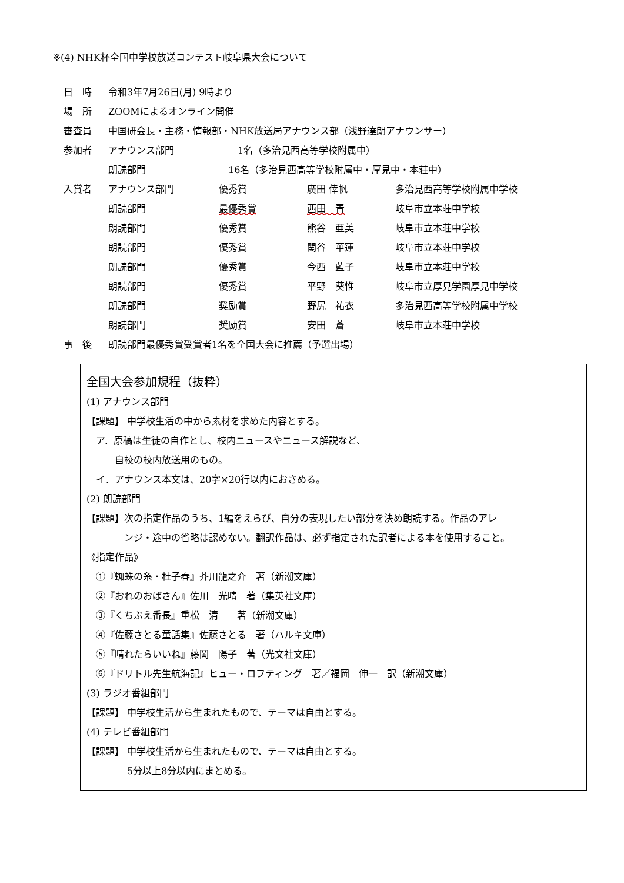※(4) NHK杯全国中学校放送コンテスト岐阜県大会について
| 日 時 | 令和3年7月26日(月) 9時より | | | |
| 場 所 | ZOOMによるオンライン開催 | | | |
| 審査員 | 中国研会長・主務・情報部・NHK放送局アナウンス部（浅野達朗アナウンサー） | | | |
| 参加者 | アナウンス部門 | 1名（多治見西高等学校附属中） | | |
| | 朗読部門 | 16名（多治見西高等学校附属中・厚見中・本荘中） | | |
| 入賞者 | アナウンス部門 | 優秀賞 | 廣田 倖帆 | 多治見西高等学校附属中学校 |
| | 朗読部門 | 最優秀賞 | 西田 青 | 岐阜市立本荘中学校 |
| | 朗読部門 | 優秀賞 | 熊谷 亜美 | 岐阜市立本荘中学校 |
| | 朗読部門 | 優秀賞 | 関谷 華蓮 | 岐阜市立本荘中学校 |
| | 朗読部門 | 優秀賞 | 今西 藍子 | 岐阜市立本荘中学校 |
| | 朗読部門 | 優秀賞 | 平野 葵惟 | 岐阜市立厚見学園厚見中学校 |
| | 朗読部門 | 奨励賞 | 野尻 祐衣 | 多治見西高等学校附属中学校 |
| | 朗読部門 | 奨励賞 | 安田 蒼 | 岐阜市立本荘中学校 |
| 事 後 | 朗読部門最優秀賞受賞者1名を全国大会に推薦（予選出場） | | | |
全国大会参加規程（抜粋）
(1) アナウンス部門
【課題】 中学校生活の中から素材を求めた内容とする。
　ア．原稿は生徒の自作とし、校内ニュースやニュース解説など、
　　　自校の校内放送用のもの。
　イ．アナウンス本文は、20字×20行以内におさめる。
(2) 朗読部門
【課題】次の指定作品のうち、1編をえらび、自分の表現したい部分を決め朗読する。作品のアレ
　　　　ンジ・途中の省略は認めない。翻訳作品は、必ず指定された訳者による本を使用すること。
《指定作品》
　①『蜘蛛の糸・杜子春』芥川龍之介　著（新潮文庫）
　②『おれのおばさん』佐川　光晴　著（集英社文庫）
　③『くちぶえ番長』重松　清　　著（新潮文庫）
　④『佐藤さとる童話集』佐藤さとる　著（ハルキ文庫）
　⑤『晴れたらいいね』藤岡　陽子　著（光文社文庫）
　⑥『ドリトル先生航海記』ヒュー・ロフティング　著／福岡　伸一　訳（新潮文庫）
(3) ラジオ番組部門
【課題】 中学校生活から生まれたもので、テーマは自由とする。
(4) テレビ番組部門
【課題】 中学校生活から生まれたもので、テーマは自由とする。
　　　　 5分以上8分以内にまとめる。